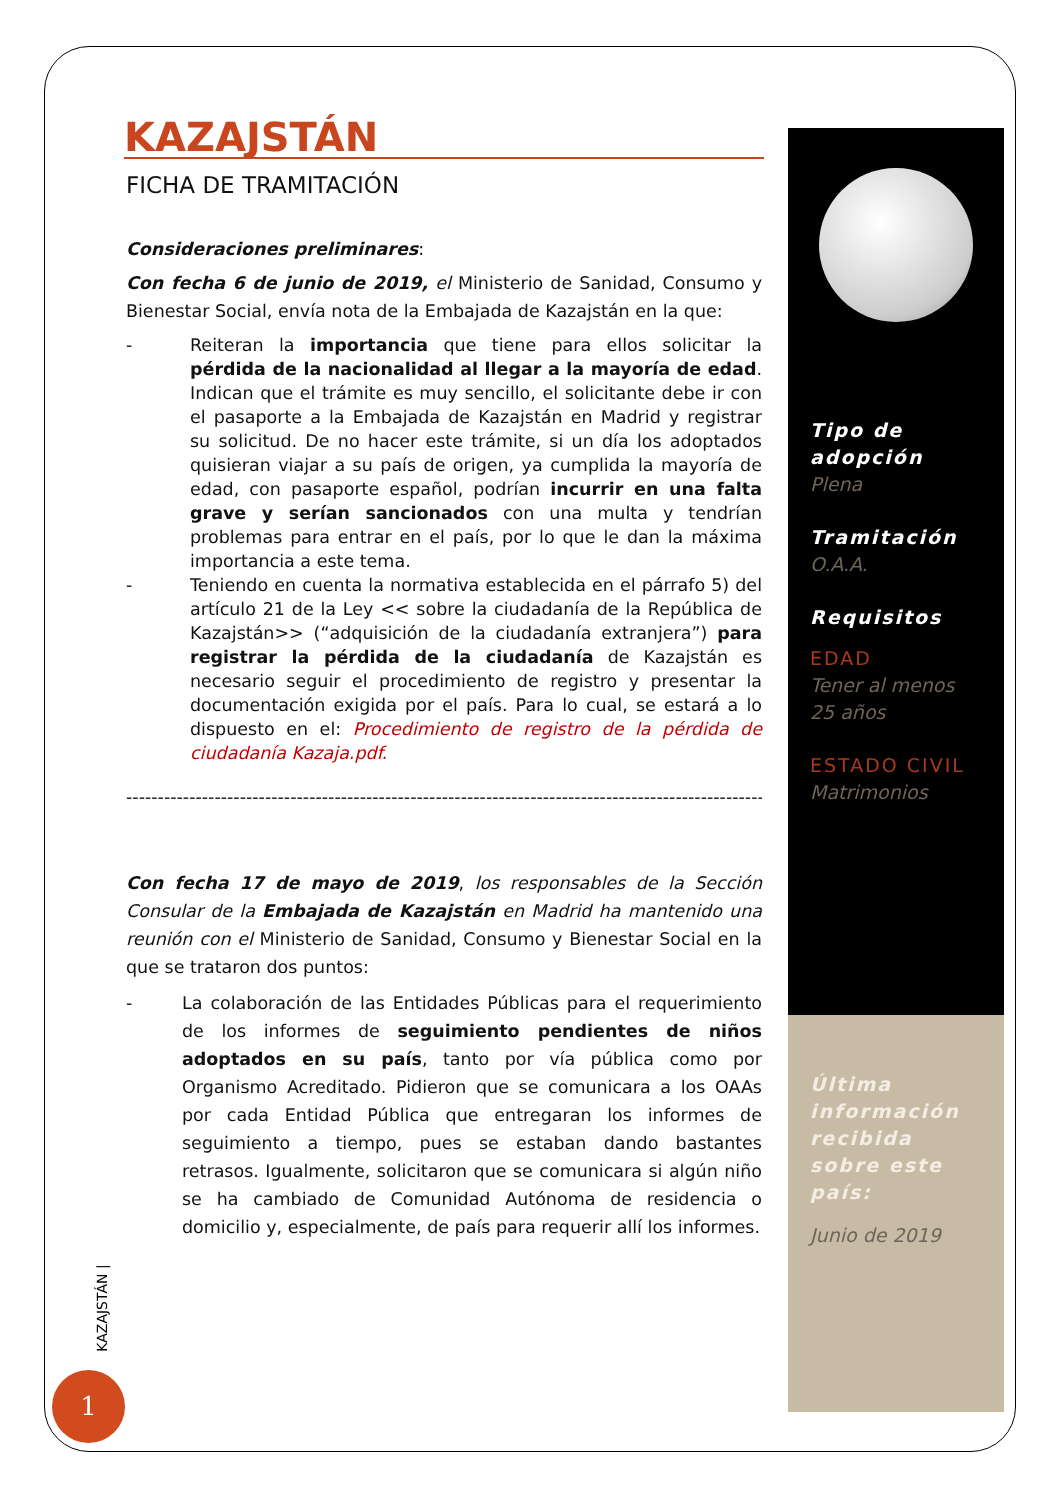KAZAJSTÁN
FICHA DE TRAMITACIÓN
Consideraciones preliminares:
Con fecha 6 de junio de 2019, el Ministerio de Sanidad, Consumo y Bienestar Social, envía nota de la Embajada de Kazajstán en la que:
- Reiteran la importancia que tiene para ellos solicitar la pérdida de la nacionalidad al llegar a la mayoría de edad. Indican que el trámite es muy sencillo, el solicitante debe ir con el pasaporte a la Embajada de Kazajstán en Madrid y registrar su solicitud. De no hacer este trámite, si un día los adoptados quisieran viajar a su país de origen, ya cumplida la mayoría de edad, con pasaporte español, podrían incurrir en una falta grave y serían sancionados con una multa y tendrían problemas para entrar en el país, por lo que le dan la máxima importancia a este tema.
- Teniendo en cuenta la normativa establecida en el párrafo 5) del artículo 21 de la Ley << sobre la ciudadanía de la República de Kazajstán>> (“adquisición de la ciudadanía extranjera”) para registrar la pérdida de la ciudadanía de Kazajstán es necesario seguir el procedimiento de registro y presentar la documentación exigida por el país. Para lo cual, se estará a lo dispuesto en el: Procedimiento de registro de la pérdida de ciudadanía Kazaja.pdf.
--------------------------------------------------------------------------------------------------------
Con fecha 17 de mayo de 2019, los responsables de la Sección Consular de la Embajada de Kazajstán en Madrid ha mantenido una reunión con el Ministerio de Sanidad, Consumo y Bienestar Social en la que se trataron dos puntos:
- La colaboración de las Entidades Públicas para el requerimiento de los informes de seguimiento pendientes de niños adoptados en su país, tanto por vía pública como por Organismo Acreditado. Pidieron que se comunicara a los OAAs por cada Entidad Pública que entregaran los informes de seguimiento a tiempo, pues se estaban dando bastantes retrasos. Igualmente, solicitaron que se comunicara si algún niño se ha cambiado de Comunidad Autónoma de residencia o domicilio y, especialmente, de país para requerir allí los informes.
Tipo de adopción
Plena
Tramitación
O.A.A.
Requisitos
EDAD
Tener al menos 25 años
ESTADO CIVIL
Matrimonios
Última información recibida sobre este país:
Junio de 2019
KAZAJSTÁN |
1